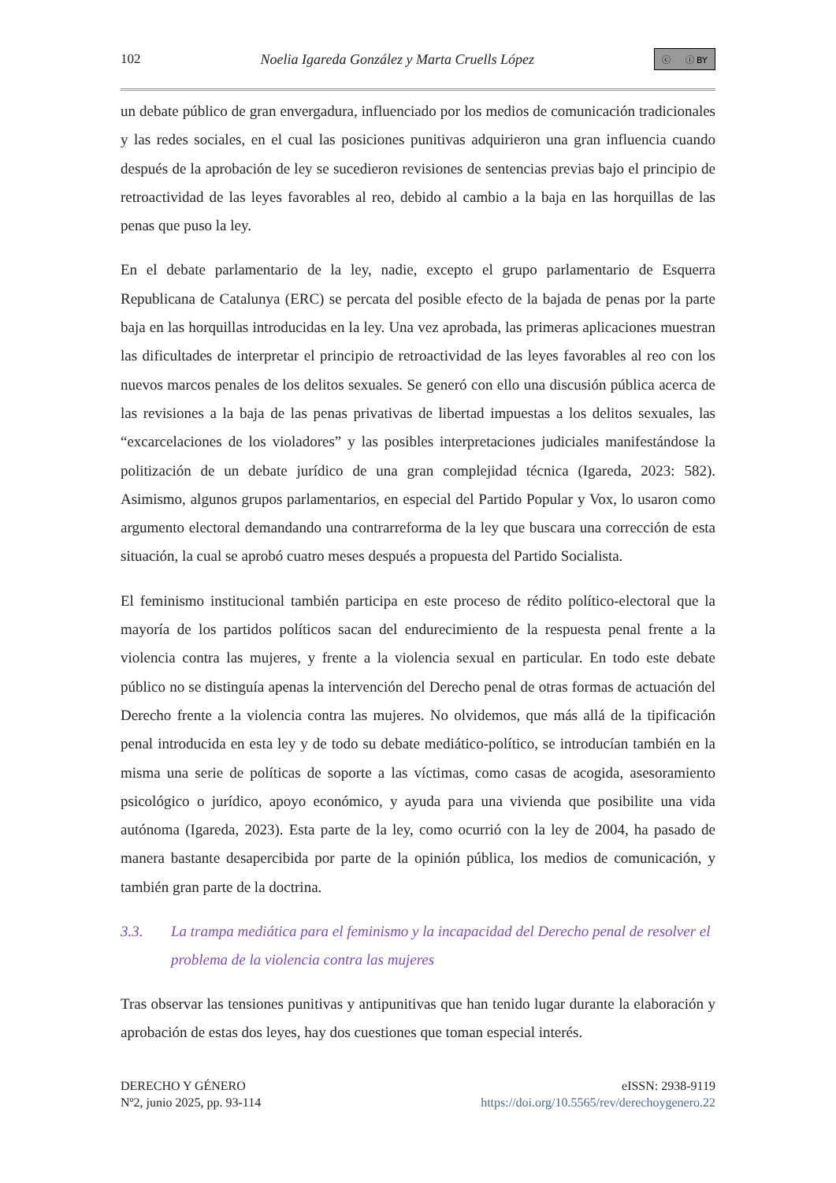102 Noelia Igareda González y Marta Cruells López ⓒ ⓘ BY
un debate público de gran envergadura, influenciado por los medios de comunicación tradicionales y las redes sociales, en el cual las posiciones punitivas adquirieron una gran influencia cuando después de la aprobación de ley se sucedieron revisiones de sentencias previas bajo el principio de retroactividad de las leyes favorables al reo, debido al cambio a la baja en las horquillas de las penas que puso la ley.
En el debate parlamentario de la ley, nadie, excepto el grupo parlamentario de Esquerra Republicana de Catalunya (ERC) se percata del posible efecto de la bajada de penas por la parte baja en las horquillas introducidas en la ley. Una vez aprobada, las primeras aplicaciones muestran las dificultades de interpretar el principio de retroactividad de las leyes favorables al reo con los nuevos marcos penales de los delitos sexuales. Se generó con ello una discusión pública acerca de las revisiones a la baja de las penas privativas de libertad impuestas a los delitos sexuales, las “excarcelaciones de los violadores” y las posibles interpretaciones judiciales manifestándose la politización de un debate jurídico de una gran complejidad técnica (Igareda, 2023: 582). Asimismo, algunos grupos parlamentarios, en especial del Partido Popular y Vox, lo usaron como argumento electoral demandando una contrarreforma de la ley que buscara una corrección de esta situación, la cual se aprobó cuatro meses después a propuesta del Partido Socialista.
El feminismo institucional también participa en este proceso de rédito político-electoral que la mayoría de los partidos políticos sacan del endurecimiento de la respuesta penal frente a la violencia contra las mujeres, y frente a la violencia sexual en particular. En todo este debate público no se distinguía apenas la intervención del Derecho penal de otras formas de actuación del Derecho frente a la violencia contra las mujeres. No olvidemos, que más allá de la tipificación penal introducida en esta ley y de todo su debate mediático-político, se introducían también en la misma una serie de políticas de soporte a las víctimas, como casas de acogida, asesoramiento psicológico o jurídico, apoyo económico, y ayuda para una vivienda que posibilite una vida autónoma (Igareda, 2023). Esta parte de la ley, como ocurrió con la ley de 2004, ha pasado de manera bastante desapercibida por parte de la opinión pública, los medios de comunicación, y también gran parte de la doctrina.
3.3. La trampa mediática para el feminismo y la incapacidad del Derecho penal de resolver el problema de la violencia contra las mujeres
Tras observar las tensiones punitivas y antipunitivas que han tenido lugar durante la elaboración y aprobación de estas dos leyes, hay dos cuestiones que toman especial interés.
DERECHO Y GÉNERO
Nº2, junio 2025, pp. 93-114
eISSN: 2938-9119
https://doi.org/10.5565/rev/derechoygenero.22